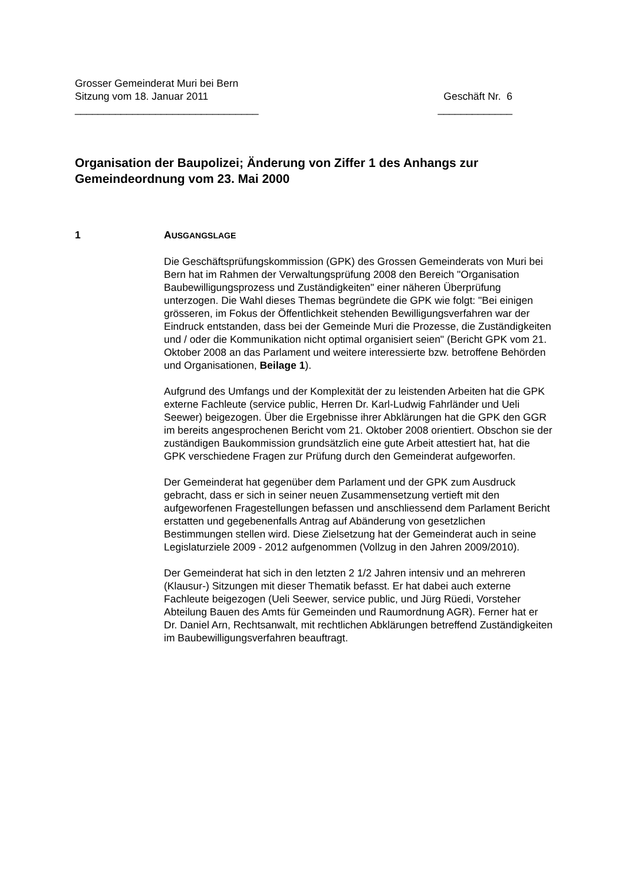Grosser Gemeinderat Muri bei Bern
Sitzung vom 18. Januar 2011 Geschäft Nr. 6
________________________________ _____________
Organisation der Baupolizei; Änderung von Ziffer 1 des Anhangs zur Gemeindeordnung vom 23. Mai 2000
1 AUSGANGSLAGE
Die Geschäftsprüfungskommission (GPK) des Grossen Gemeinderats von Muri bei Bern hat im Rahmen der Verwaltungsprüfung 2008 den Bereich "Organisation Baubewilligungsprozess und Zuständigkeiten" einer näheren Überprüfung unterzogen. Die Wahl dieses Themas begründete die GPK wie folgt: "Bei einigen grösseren, im Fokus der Öffentlichkeit stehenden Bewilligungsverfahren war der Eindruck entstanden, dass bei der Gemeinde Muri die Prozesse, die Zuständigkeiten und / oder die Kommunikation nicht optimal organisiert seien" (Bericht GPK vom 21. Oktober 2008 an das Parlament und weitere interessierte bzw. betroffene Behörden und Organisationen, Beilage 1).
Aufgrund des Umfangs und der Komplexität der zu leistenden Arbeiten hat die GPK externe Fachleute (service public, Herren Dr. Karl-Ludwig Fahrländer und Ueli Seewer) beigezogen. Über die Ergebnisse ihrer Abklärungen hat die GPK den GGR im bereits angesprochenen Bericht vom 21. Oktober 2008 orientiert. Obschon sie der zuständigen Baukommission grundsätzlich eine gute Arbeit attestiert hat, hat die GPK verschiedene Fragen zur Prüfung durch den Gemeinderat aufgeworfen.
Der Gemeinderat hat gegenüber dem Parlament und der GPK zum Ausdruck gebracht, dass er sich in seiner neuen Zusammensetzung vertieft mit den aufgeworfenen Fragestellungen befassen und anschliessend dem Parlament Bericht erstatten und gegebenenfalls Antrag auf Abänderung von gesetzlichen Bestimmungen stellen wird. Diese Zielsetzung hat der Gemeinderat auch in seine Legislaturziele 2009 - 2012 aufgenommen (Vollzug in den Jahren 2009/2010).
Der Gemeinderat hat sich in den letzten 2 1/2 Jahren intensiv und an mehreren (Klausur-) Sitzungen mit dieser Thematik befasst. Er hat dabei auch externe Fachleute beigezogen (Ueli Seewer, service public, und Jürg Rüedi, Vorsteher Abteilung Bauen des Amts für Gemeinden und Raumordnung AGR). Ferner hat er Dr. Daniel Arn, Rechtsanwalt, mit rechtlichen Abklärungen betreffend Zuständigkeiten im Baubewilligungsverfahren beauftragt.